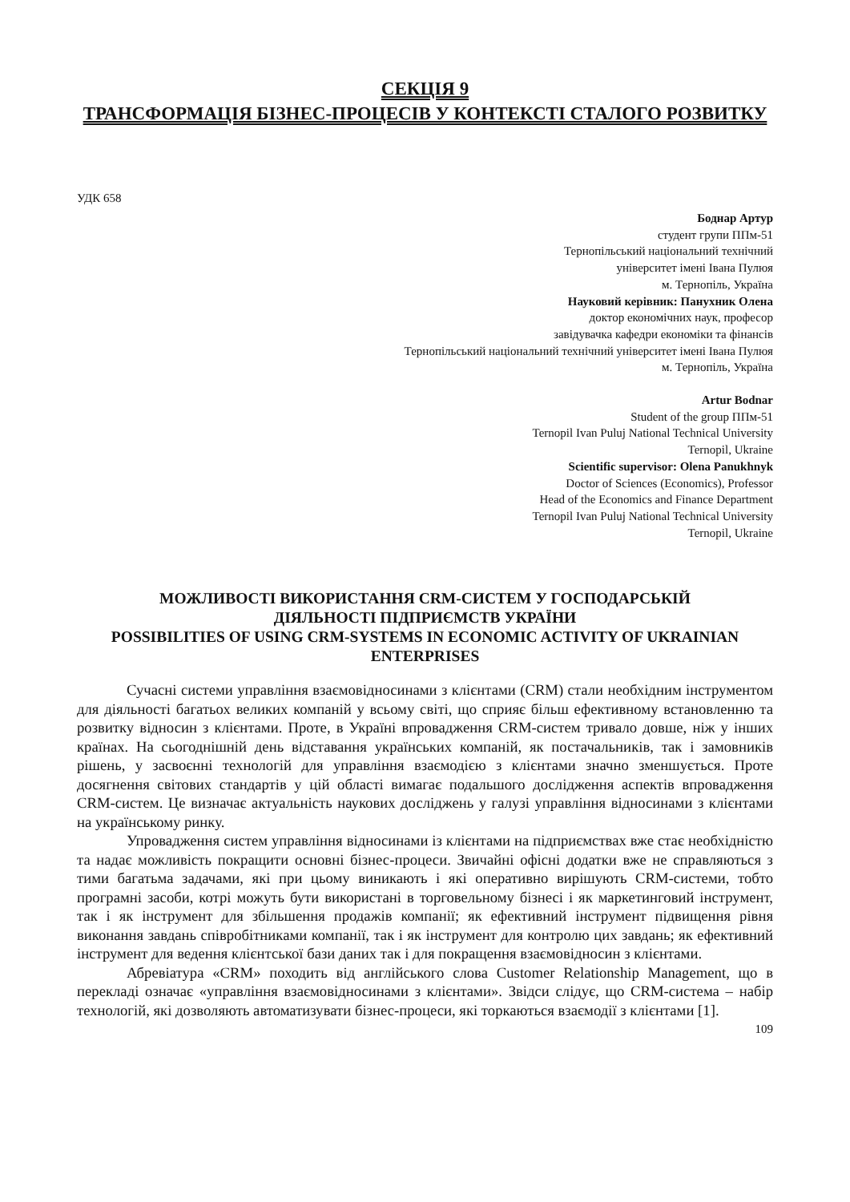СЕКЦІЯ 9
ТРАНСФОРМАЦІЯ БІЗНЕС-ПРОЦЕСІВ У КОНТЕКСТІ СТАЛОГО РОЗВИТКУ
УДК 658
Боднар Артур
студент групи ППм-51
Тернопільський національний технічний
університет імені Івана Пулюя
м. Тернопіль, Україна
Науковий керівник: Панухник Олена
доктор економічних наук, професор
завідувачка кафедри економіки та фінансів
Тернопільський національний технічний університет імені Івана Пулюя
м. Тернопіль, Україна
Artur Bodnar
Student of the group ППм-51
Ternopil Ivan Puluj National Technical University
Ternopil, Ukraine
Scientific supervisor: Olena Panukhnyk
Doctor of Sciences (Economics), Professor
Head of the Economics and Finance Department
Ternopil Ivan Puluj National Technical University
Ternopil, Ukraine
МОЖЛИВОСТІ ВИКОРИСТАННЯ CRM-СИСТЕМ У ГОСПОДАРСЬКІЙ ДІЯЛЬНОСТІ ПІДПРИЄМСТВ УКРАЇНИ
POSSIBILITIES OF USING CRM-SYSTEMS IN ECONOMIC ACTIVITY OF UKRAINIAN ENTERPRISES
Сучасні системи управління взаємовідносинами з клієнтами (CRM) стали необхідним інструментом для діяльності багатьох великих компаній у всьому світі, що сприяє більш ефективному встановленню та розвитку відносин з клієнтами. Проте, в Україні впровадження CRM-систем тривало довше, ніж у інших країнах. На сьогоднішній день відставання українських компаній, як постачальників, так і замовників рішень, у засвоєнні технологій для управління взаємодією з клієнтами значно зменшується. Проте досягнення світових стандартів у цій області вимагає подальшого дослідження аспектів впровадження CRM-систем. Це визначає актуальність наукових досліджень у галузі управління відносинами з клієнтами на українському ринку.
Упровадження систем управління відносинами із клієнтами на підприємствах вже стає необхідністю та надає можливість покращити основні бізнес-процеси. Звичайні офісні додатки вже не справляються з тими багатьма задачами, які при цьому виникають і які оперативно вирішують CRM-системи, тобто програмні засоби, котрі можуть бути використані в торговельному бізнесі і як маркетинговий інструмент, так і як інструмент для збільшення продажів компанії; як ефективний інструмент підвищення рівня виконання завдань співробітниками компанії, так і як інструмент для контролю цих завдань; як ефективний інструмент для ведення клієнтської бази даних так і для покращення взаємовідносин з клієнтами.
Абревіатура «CRM» походить від англійського слова Customer Relationship Management, що в перекладі означає «управління взаємовідносинами з клієнтами». Звідси слідує, що CRM-система – набір технологій, які дозволяють автоматизувати бізнес-процеси, які торкаються взаємодії з клієнтами [1].
109